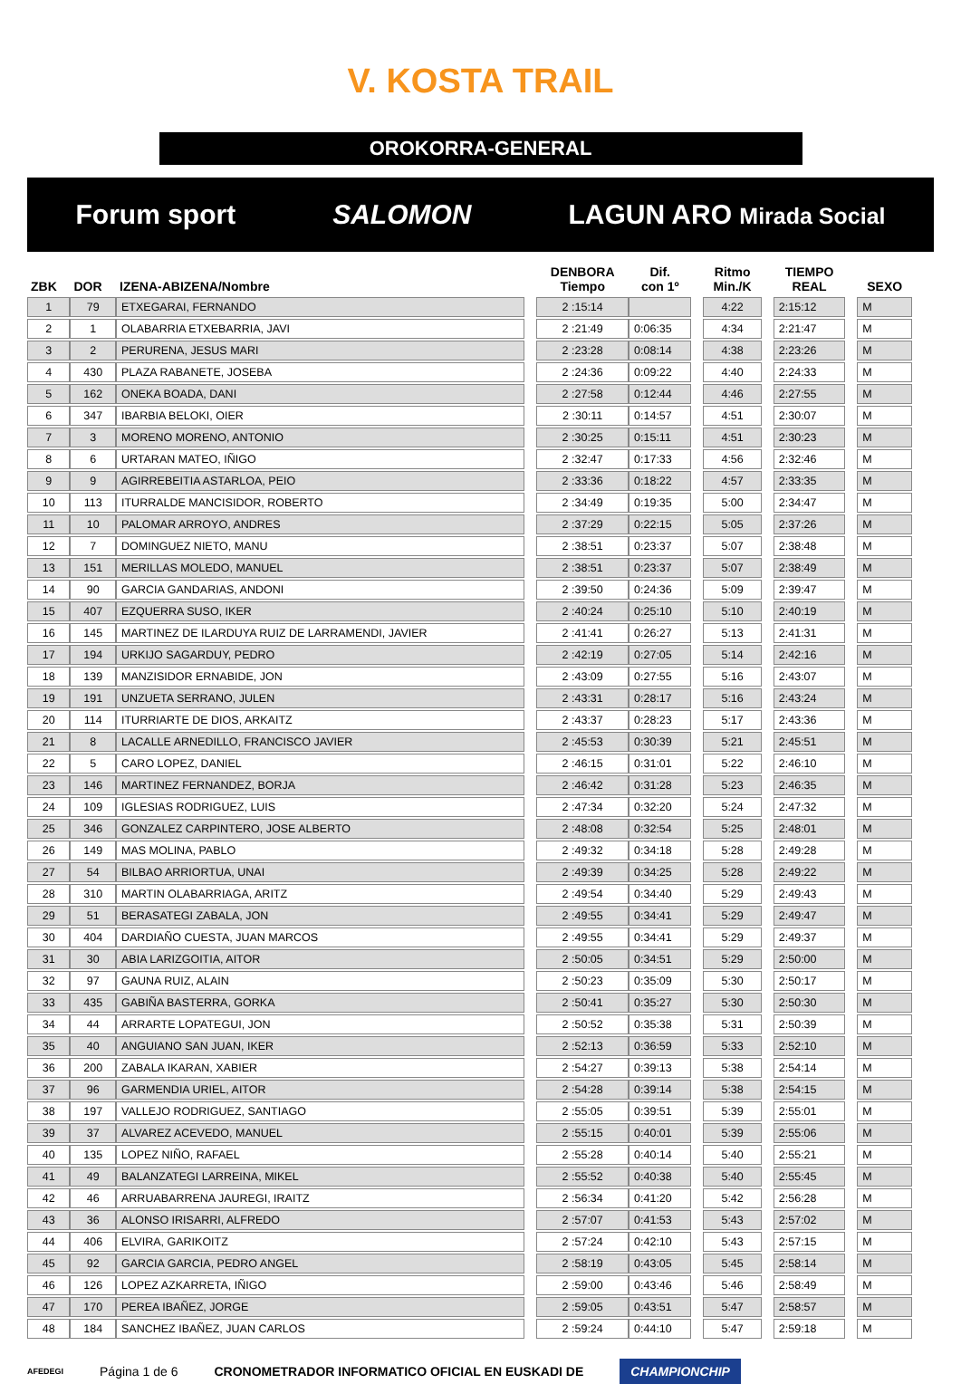V. KOSTA TRAIL
OROKORRA-GENERAL
Forum sport SALOMON LAGUN ARO Mirada Social
| ZBK | DOR | IZENA-ABIZENA/Nombre | | DENBORA Tiempo | Dif. con 1º | | Ritmo Min./K | | TIEMPO REAL | | SEXO |
| --- | --- | --- | --- | --- | --- | --- | --- | --- | --- | --- | --- |
| 1 | 79 | ETXEGARAI, FERNANDO | | 2 :15:14 | | | 4:22 | | 2:15:12 | | M |
| 2 | 1 | OLABARRIA ETXEBARRIA, JAVI | | 2 :21:49 | 0:06:35 | | 4:34 | | 2:21:47 | | M |
| 3 | 2 | PERURENA, JESUS MARI | | 2 :23:28 | 0:08:14 | | 4:38 | | 2:23:26 | | M |
| 4 | 430 | PLAZA RABANETE, JOSEBA | | 2 :24:36 | 0:09:22 | | 4:40 | | 2:24:33 | | M |
| 5 | 162 | ONEKA BOADA, DANI | | 2 :27:58 | 0:12:44 | | 4:46 | | 2:27:55 | | M |
| 6 | 347 | IBARBIA BELOKI, OIER | | 2 :30:11 | 0:14:57 | | 4:51 | | 2:30:07 | | M |
| 7 | 3 | MORENO MORENO, ANTONIO | | 2 :30:25 | 0:15:11 | | 4:51 | | 2:30:23 | | M |
| 8 | 6 | URTARAN MATEO, IÑIGO | | 2 :32:47 | 0:17:33 | | 4:56 | | 2:32:46 | | M |
| 9 | 9 | AGIRREBEITIA ASTARLOA, PEIO | | 2 :33:36 | 0:18:22 | | 4:57 | | 2:33:35 | | M |
| 10 | 113 | ITURRALDE MANCISIDOR, ROBERTO | | 2 :34:49 | 0:19:35 | | 5:00 | | 2:34:47 | | M |
| 11 | 10 | PALOMAR ARROYO, ANDRES | | 2 :37:29 | 0:22:15 | | 5:05 | | 2:37:26 | | M |
| 12 | 7 | DOMINGUEZ NIETO, MANU | | 2 :38:51 | 0:23:37 | | 5:07 | | 2:38:48 | | M |
| 13 | 151 | MERILLAS MOLEDO, MANUEL | | 2 :38:51 | 0:23:37 | | 5:07 | | 2:38:49 | | M |
| 14 | 90 | GARCIA GANDARIAS, ANDONI | | 2 :39:50 | 0:24:36 | | 5:09 | | 2:39:47 | | M |
| 15 | 407 | EZQUERRA SUSO, IKER | | 2 :40:24 | 0:25:10 | | 5:10 | | 2:40:19 | | M |
| 16 | 145 | MARTINEZ DE ILARDUYA RUIZ DE LARRAMENDI, JAVIER | | 2 :41:41 | 0:26:27 | | 5:13 | | 2:41:31 | | M |
| 17 | 194 | URKIJO SAGARDUY, PEDRO | | 2 :42:19 | 0:27:05 | | 5:14 | | 2:42:16 | | M |
| 18 | 139 | MANZISIDOR ERNABIDE, JON | | 2 :43:09 | 0:27:55 | | 5:16 | | 2:43:07 | | M |
| 19 | 191 | UNZUETA SERRANO, JULEN | | 2 :43:31 | 0:28:17 | | 5:16 | | 2:43:24 | | M |
| 20 | 114 | ITURRIARTE DE DIOS, ARKAITZ | | 2 :43:37 | 0:28:23 | | 5:17 | | 2:43:36 | | M |
| 21 | 8 | LACALLE ARNEDILLO, FRANCISCO JAVIER | | 2 :45:53 | 0:30:39 | | 5:21 | | 2:45:51 | | M |
| 22 | 5 | CARO LOPEZ, DANIEL | | 2 :46:15 | 0:31:01 | | 5:22 | | 2:46:10 | | M |
| 23 | 146 | MARTINEZ FERNANDEZ, BORJA | | 2 :46:42 | 0:31:28 | | 5:23 | | 2:46:35 | | M |
| 24 | 109 | IGLESIAS RODRIGUEZ, LUIS | | 2 :47:34 | 0:32:20 | | 5:24 | | 2:47:32 | | M |
| 25 | 346 | GONZALEZ CARPINTERO, JOSE ALBERTO | | 2 :48:08 | 0:32:54 | | 5:25 | | 2:48:01 | | M |
| 26 | 149 | MAS MOLINA, PABLO | | 2 :49:32 | 0:34:18 | | 5:28 | | 2:49:28 | | M |
| 27 | 54 | BILBAO ARRIORTUA, UNAI | | 2 :49:39 | 0:34:25 | | 5:28 | | 2:49:22 | | M |
| 28 | 310 | MARTIN OLABARRIAGA, ARITZ | | 2 :49:54 | 0:34:40 | | 5:29 | | 2:49:43 | | M |
| 29 | 51 | BERASATEGI ZABALA, JON | | 2 :49:55 | 0:34:41 | | 5:29 | | 2:49:47 | | M |
| 30 | 404 | DARDIAÑO CUESTA, JUAN MARCOS | | 2 :49:55 | 0:34:41 | | 5:29 | | 2:49:37 | | M |
| 31 | 30 | ABIA LARIZGOITIA, AITOR | | 2 :50:05 | 0:34:51 | | 5:29 | | 2:50:00 | | M |
| 32 | 97 | GAUNA RUIZ, ALAIN | | 2 :50:23 | 0:35:09 | | 5:30 | | 2:50:17 | | M |
| 33 | 435 | GABIÑA BASTERRA, GORKA | | 2 :50:41 | 0:35:27 | | 5:30 | | 2:50:30 | | M |
| 34 | 44 | ARRARTE LOPATEGUI, JON | | 2 :50:52 | 0:35:38 | | 5:31 | | 2:50:39 | | M |
| 35 | 40 | ANGUIANO SAN JUAN, IKER | | 2 :52:13 | 0:36:59 | | 5:33 | | 2:52:10 | | M |
| 36 | 200 | ZABALA IKARAN, XABIER | | 2 :54:27 | 0:39:13 | | 5:38 | | 2:54:14 | | M |
| 37 | 96 | GARMENDIA URIEL, AITOR | | 2 :54:28 | 0:39:14 | | 5:38 | | 2:54:15 | | M |
| 38 | 197 | VALLEJO RODRIGUEZ, SANTIAGO | | 2 :55:05 | 0:39:51 | | 5:39 | | 2:55:01 | | M |
| 39 | 37 | ALVAREZ ACEVEDO, MANUEL | | 2 :55:15 | 0:40:01 | | 5:39 | | 2:55:06 | | M |
| 40 | 135 | LOPEZ NIÑO, RAFAEL | | 2 :55:28 | 0:40:14 | | 5:40 | | 2:55:21 | | M |
| 41 | 49 | BALANZATEGI LARREINA, MIKEL | | 2 :55:52 | 0:40:38 | | 5:40 | | 2:55:45 | | M |
| 42 | 46 | ARRUABARRENA JAUREGI, IRAITZ | | 2 :56:34 | 0:41:20 | | 5:42 | | 2:56:28 | | M |
| 43 | 36 | ALONSO IRISARRI, ALFREDO | | 2 :57:07 | 0:41:53 | | 5:43 | | 2:57:02 | | M |
| 44 | 406 | ELVIRA, GARIKOITZ | | 2 :57:24 | 0:42:10 | | 5:43 | | 2:57:15 | | M |
| 45 | 92 | GARCIA GARCIA, PEDRO ANGEL | | 2 :58:19 | 0:43:05 | | 5:45 | | 2:58:14 | | M |
| 46 | 126 | LOPEZ AZKARRETA, IÑIGO | | 2 :59:00 | 0:43:46 | | 5:46 | | 2:58:49 | | M |
| 47 | 170 | PEREA IBAÑEZ, JORGE | | 2 :59:05 | 0:43:51 | | 5:47 | | 2:58:57 | | M |
| 48 | 184 | SANCHEZ IBAÑEZ, JUAN CARLOS | | 2 :59:24 | 0:44:10 | | 5:47 | | 2:59:18 | | M |
AFEDEGI Página 1 de 6 CRONOMETRADOR INFORMATICO OFICIAL EN EUSKADI DE CHAMPIONCHIP